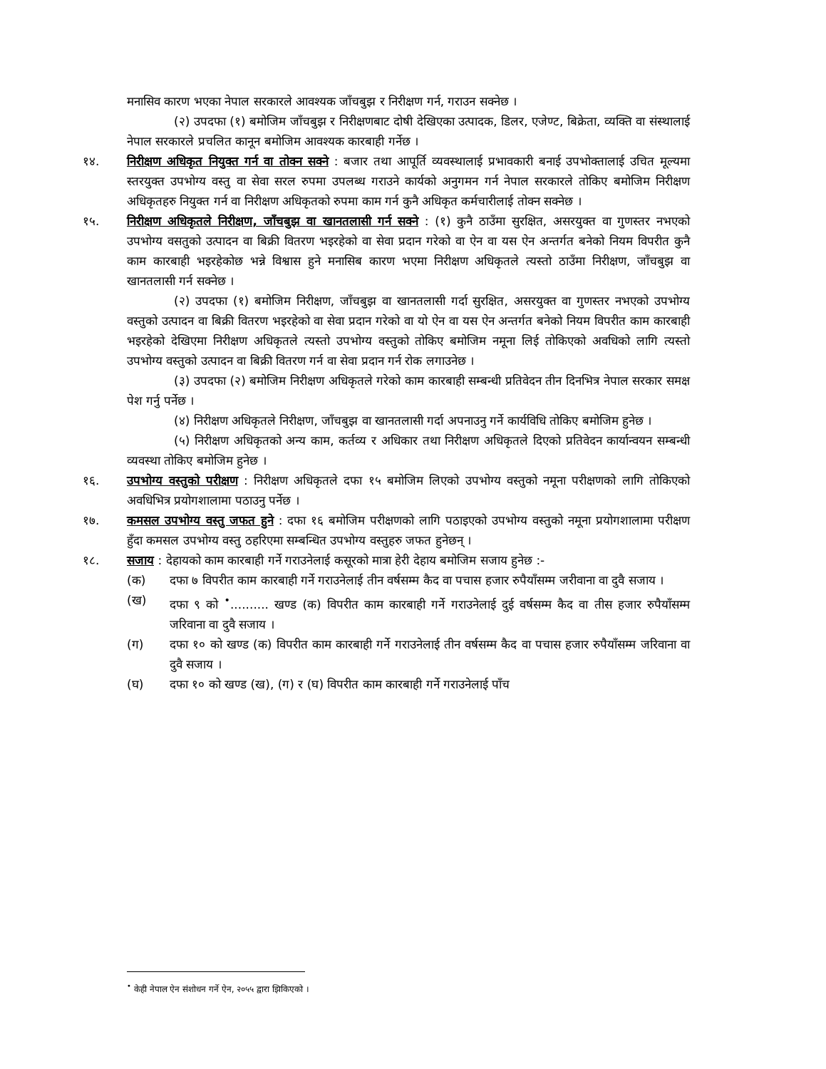मनासिव कारण भएका नेपाल सरकारले आवश्यक जाँचबुझ र निरीक्षण गर्न, गराउन सक्नेछ ।
(२) उपदफा (१) बमोजिम जाँचबुझ र निरीक्षणबाट दोषी देखिएका उत्पादक, डिलर, एजेण्ट, बिक्रेता, व्यक्ति वा संस्थालाई नेपाल सरकारले प्रचलित कानून बमोजिम आवश्यक कारबाही गर्नेछ ।
१४. निरीक्षण अधिकृत नियुक्त गर्न वा तोक्न सक्ने : बजार तथा आपूर्ति व्यवस्थालाई प्रभावकारी बनाई उपभोक्तालाई उचित मूल्यमा स्तरयुक्त उपभोग्य वस्तु वा सेवा सरल रुपमा उपलब्ध गराउने कार्यको अनुगमन गर्न नेपाल सरकारले तोकिए बमोजिम निरीक्षण अधिकृतहरु नियुक्त गर्न वा निरीक्षण अधिकृतको रुपमा काम गर्न कुनै अधिकृत कर्मचारीलाई तोक्न सक्नेछ ।
१५. निरीक्षण अधिकृतले निरीक्षण, जाँचबुझ वा खानतलासी गर्न सक्ने : (१) कुनै ठाउँमा सुरक्षित, असरयुक्त वा गुणस्तर नभएको उपभोग्य वसतुको उत्पादन वा बिक्री वितरण भइरहेको वा सेवा प्रदान गरेको वा ऐन वा यस ऐन अन्तर्गत बनेको नियम विपरीत कुनै काम कारबाही भइरहेकोछ भन्ने विश्वास हुने मनासिब कारण भएमा निरीक्षण अधिकृतले त्यस्तो ठाउँमा निरीक्षण, जाँचबुझ वा खानतलासी गर्न सक्नेछ ।
(२) उपदफा (१) बमोजिम निरीक्षण, जाँचबुझ वा खानतलासी गर्दा सुरक्षित, असरयुक्त वा गुणस्तर नभएको उपभोग्य वस्तुको उत्पादन वा बिक्री वितरण भइरहेको वा सेवा प्रदान गरेको वा यो ऐन वा यस ऐन अन्तर्गत बनेको नियम विपरीत काम कारबाही भइरहेको देखिएमा निरीक्षण अधिकृतले त्यस्तो उपभोग्य वस्तुको तोकिए बमोजिम नमूना लिई तोकिएको अवधिको लागि त्यस्तो उपभोग्य वस्तुको उत्पादन वा बिक्री वितरण गर्न वा सेवा प्रदान गर्न रोक लगाउनेछ ।
(३) उपदफा (२) बमोजिम निरीक्षण अधिकृतले गरेको काम कारबाही सम्बन्धी प्रतिवेदन तीन दिनभित्र नेपाल सरकार समक्ष पेश गर्नु पर्नेछ ।
(४) निरीक्षण अधिकृतले निरीक्षण, जाँचबुझ वा खानतलासी गर्दा अपनाउनु गर्ने कार्यविधि तोकिए बमोजिम हुनेछ ।
(५) निरीक्षण अधिकृतको अन्य काम, कर्तव्य र अधिकार तथा निरीक्षण अधिकृतले दिएको प्रतिवेदन कार्यान्वयन सम्बन्धी व्यवस्था तोकिए बमोजिम हुनेछ ।
१६. उपभोग्य वस्तुको परीक्षण : निरीक्षण अधिकृतले दफा १५ बमोजिम लिएको उपभोग्य वस्तुको नमूना परीक्षणको लागि तोकिएको अवधिभित्र प्रयोगशालामा पठाउनु पर्नेछ ।
१७. कमसल उपभोग्य वस्तु जफत हुने : दफा १६ बमोजिम परीक्षणको लागि पठाइएको उपभोग्य वस्तुको नमूना प्रयोगशालामा परीक्षण हुँदा कमसल उपभोग्य वस्तु ठहरिएमा सम्बन्धित उपभोग्य वस्तुहरु जफत हुनेछन् ।
१८. सजाय : देहायको काम कारबाही गर्ने गराउनेलाई कसूरको मात्रा हेरी देहाय बमोजिम सजाय हुनेछ :-
(क) दफा ७ विपरीत काम कारबाही गर्ने गराउनेलाई तीन वर्षसम्म कैद वा पचास हजार रुपैयाँसम्म जरीवाना वा दुवै सजाय ।
(ख) दफा ९ को <sup>•</sup>.......... खण्ड (क) विपरीत काम कारबाही गर्ने गराउनेलाई दुई वर्षसम्म कैद वा तीस हजार रुपैयाँसम्म जरिवाना वा दुवै सजाय ।
(ग) दफा १० को खण्ड (क) विपरीत काम कारबाही गर्ने गराउनेलाई तीन वर्षसम्म कैद वा पचास हजार रुपैयाँसम्म जरिवाना वा दुवै सजाय ।
(घ) दफा १० को खण्ड (ख), (ग) र (घ) विपरीत काम कारबाही गर्ने गराउनेलाई पाँच
<sup>•</sup> केही नेपाल ऐन संशोधन गर्ने ऐन, २०५५ द्वारा झिकिएको ।